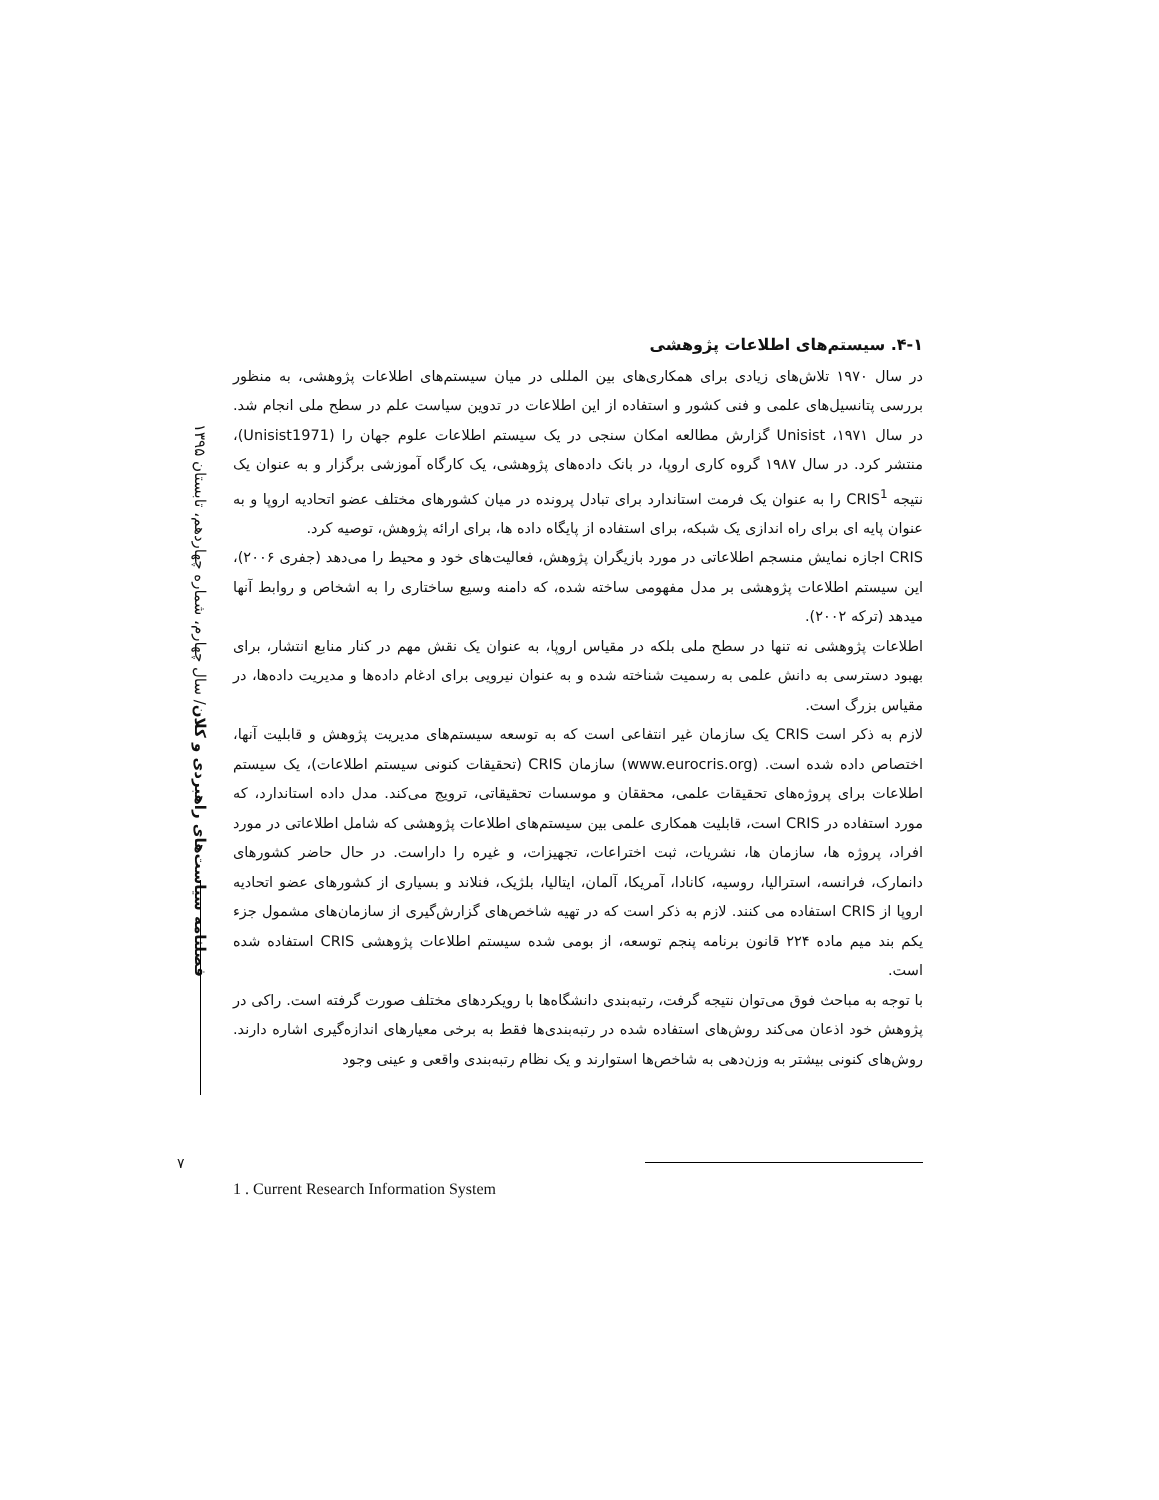فصلنامه سیاست‌های راهبردی و کلان/ سال چهارم، شماره چهاردهم، تابستان ۱۳۹۵
۴-۱. سیستم‌های اطلاعات پژوهشی
در سال ۱۹۷۰ تلاش‌های زیادی برای همکاری‌های بین المللی در میان سیستم‌های اطلاعات پژوهشی، به منظور بررسی پتانسیل‌های علمی و فنی کشور و استفاده از این اطلاعات در تدوین سیاست علم در سطح ملی انجام شد. در سال ۱۹۷۱، Unisist گزارش مطالعه امکان سنجی در یک سیستم اطلاعات علوم جهان را (Unisist1971)، منتشر کرد. در سال ۱۹۸۷ گروه کاری اروپا، در بانک داده‌های پژوهشی، یک کارگاه آموزشی برگزار و به عنوان یک نتیجه CRIS<sup>1</sup> را به عنوان یک فرمت استاندارد برای تبادل پرونده در میان کشورهای مختلف عضو اتحادیه اروپا و به عنوان پایه ای برای راه اندازی یک شبکه، برای استفاده از پایگاه داده ها، برای ارائه پژوهش، توصیه کرد.
CRIS اجازه نمایش منسجم اطلاعاتی در مورد بازیگران پژوهش، فعالیت‌های خود و محیط را می‌دهد (جفری ۲۰۰۶)، این سیستم اطلاعات پژوهشی بر مدل مفهومی ساخته شده، که دامنه وسیع ساختاری را به اشخاص و روابط آنها میدهد (ترکه ۲۰۰۲).
اطلاعات پژوهشی نه تنها در سطح ملی بلکه در مقیاس اروپا، به عنوان یک نقش مهم در کنار منابع انتشار، برای بهبود دسترسی به دانش علمی به رسمیت شناخته شده و به عنوان نیرویی برای ادغام داده‌ها و مدیریت داده‌ها، در مقیاس بزرگ است.
لازم به ذکر است CRIS یک سازمان غیر انتفاعی است که به توسعه سیستم‌های مدیریت پژوهش و قابلیت آنها، اختصاص داده شده است. (www.eurocris.org) سازمان CRIS (تحقیقات کنونی سیستم اطلاعات)، یک سیستم اطلاعات برای پروژه‌های تحقیقات علمی، محققان و موسسات تحقیقاتی، ترویج می‌کند. مدل داده استاندارد، که مورد استفاده در CRIS است، قابلیت همکاری علمی بین سیستم‌های اطلاعات پژوهشی که شامل اطلاعاتی در مورد افراد، پروژه ها، سازمان ها، نشریات، ثبت اختراعات، تجهیزات، و غیره را داراست. در حال حاضر کشورهای دانمارک، فرانسه، استرالیا، روسیه، کانادا، آمریکا، آلمان، ایتالیا، بلژیک، فنلاند و بسیاری از کشورهای عضو اتحادیه اروپا از CRIS استفاده می کنند. لازم به ذکر است که در تهیه شاخص‌های گزارش‌گیری از سازمان‌های مشمول جزء یکم بند میم ماده ۲۲۴ قانون برنامه پنجم توسعه، از بومی شده سیستم اطلاعات پژوهشی CRIS استفاده شده است.
با توجه به مباحث فوق می‌توان نتیجه گرفت، رتبه‌بندی دانشگاه‌ها با رویکردهای مختلف صورت گرفته است. راکی در پژوهش خود اذعان می‌کند روش‌های استفاده شده در رتبه‌بندی‌ها فقط به برخی معیارهای اندازه‌گیری اشاره دارند. روش‌های کنونی بیشتر به وزن‌دهی به شاخص‌ها استوارند و یک نظام رتبه‌بندی واقعی و عینی وجود
۷
1 . Current Research Information System